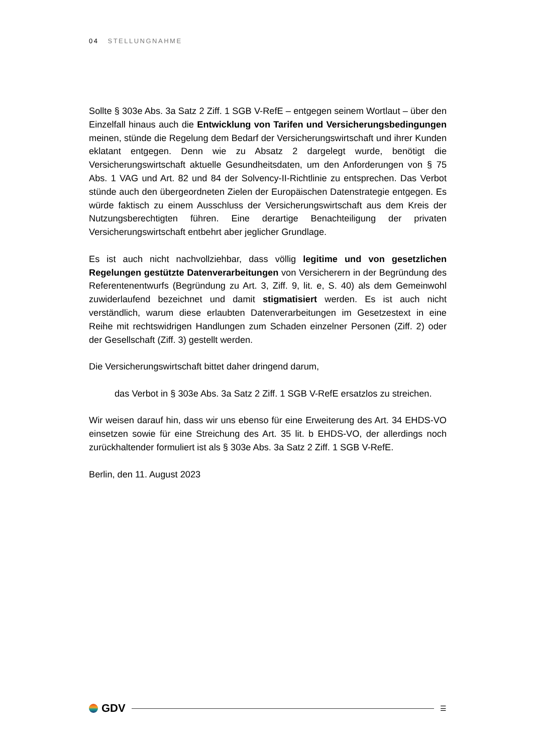04 STELLUNGNAHME
Sollte § 303e Abs. 3a Satz 2 Ziff. 1 SGB V-RefE – entgegen seinem Wortlaut – über den Einzelfall hinaus auch die Entwicklung von Tarifen und Versicherungsbedingungen meinen, stünde die Regelung dem Bedarf der Versicherungswirtschaft und ihrer Kunden eklatant entgegen. Denn wie zu Absatz 2 dargelegt wurde, benötigt die Versicherungswirtschaft aktuelle Gesundheitsdaten, um den Anforderungen von § 75 Abs. 1 VAG und Art. 82 und 84 der Solvency-II-Richtlinie zu entsprechen. Das Verbot stünde auch den übergeordneten Zielen der Europäischen Datenstrategie entgegen. Es würde faktisch zu einem Ausschluss der Versicherungswirtschaft aus dem Kreis der Nutzungsberechtigten führen. Eine derartige Benachteiligung der privaten Versicherungswirtschaft entbehrt aber jeglicher Grundlage.
Es ist auch nicht nachvollziehbar, dass völlig legitime und von gesetzlichen Regelungen gestützte Datenverarbeitungen von Versicherern in der Begründung des Referentenentwurfs (Begründung zu Art. 3, Ziff. 9, lit. e, S. 40) als dem Gemeinwohl zuwiderlaufend bezeichnet und damit stigmatisiert werden. Es ist auch nicht verständlich, warum diese erlaubten Datenverarbeitungen im Gesetzestext in eine Reihe mit rechtswidrigen Handlungen zum Schaden einzelner Personen (Ziff. 2) oder der Gesellschaft (Ziff. 3) gestellt werden.
Die Versicherungswirtschaft bittet daher dringend darum,
das Verbot in § 303e Abs. 3a Satz 2 Ziff. 1 SGB V-RefE ersatzlos zu streichen.
Wir weisen darauf hin, dass wir uns ebenso für eine Erweiterung des Art. 34 EHDS-VO einsetzen sowie für eine Streichung des Art. 35 lit. b EHDS-VO, der allerdings noch zurückhaltender formuliert ist als § 303e Abs. 3a Satz 2 Ziff. 1 SGB V-RefE.
Berlin, den 11. August 2023
GDV
☰